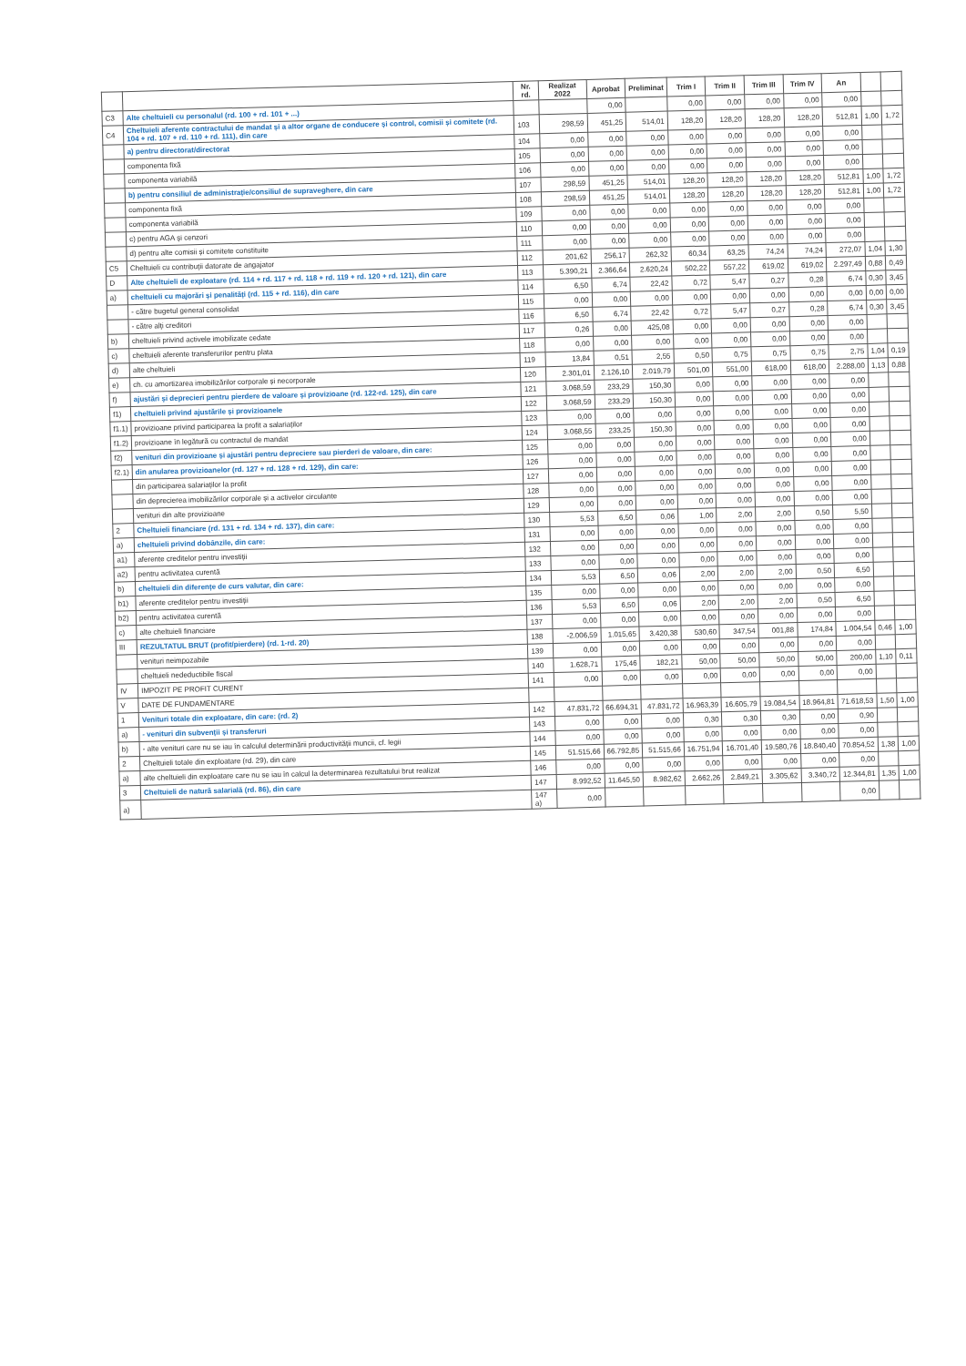| | | Nr. rd. | Realizat 2022 | Aprobat | Preliminat | Trim I | Trim II | Trim III | Trim IV | An | | |
| --- | --- | --- | --- | --- | --- | --- | --- | --- | --- | --- | --- | --- |
| C3 | Alte cheltuieli cu personalul (rd. 100 + rd. 101 + ...) | | | 0,00 | | 0,00 | 0,00 | 0,00 | 0,00 | 0,00 | | |
| C4 | Cheltuieli aferente contractului de mandat și a altor organe de conducere și control, comisii și comitete (rd. 104 + rd. 107 + rd. 110 + rd. 111), din care | 103 | 298,59 | 451,25 | 514,01 | 128,20 | 128,20 | 128,20 | 128,20 | 512,81 | 1,00 | 1,72 |
| | a) pentru directorat/directorat | 104 | 0,00 | 0,00 | 0,00 | 0,00 | 0,00 | 0,00 | 0,00 | 0,00 | | |
| | componenta fixă | 105 | 0,00 | 0,00 | 0,00 | 0,00 | 0,00 | 0,00 | 0,00 | 0,00 | | |
| | componenta variabilă | 106 | 0,00 | 0,00 | 0,00 | 0,00 | 0,00 | 0,00 | 0,00 | 0,00 | | |
| | b) pentru consiliul de administrație/consiliul de supraveghere, din care | 107 | 298,59 | 451,25 | 514,01 | 128,20 | 128,20 | 128,20 | 128,20 | 512,81 | 1,00 | 1,72 |
| | componenta fixă | 108 | 298,59 | 451,25 | 514,01 | 128,20 | 128,20 | 128,20 | 128,20 | 512,81 | 1,00 | 1,72 |
| | componenta variabilă | 109 | 0,00 | 0,00 | 0,00 | 0,00 | 0,00 | 0,00 | 0,00 | 0,00 | | |
| | c) pentru AGA și cenzori | 110 | 0,00 | 0,00 | 0,00 | 0,00 | 0,00 | 0,00 | 0,00 | 0,00 | | |
| | d) pentru alte comisii și comitete constituite | 111 | 0,00 | 0,00 | 0,00 | 0,00 | 0,00 | 0,00 | 0,00 | 0,00 | | |
| C5 | Cheltuieli cu contribuții datorate de angajator | 112 | 201,62 | 256,17 | 262,32 | 60,34 | 63,25 | 74,24 | 74,24 | 272,07 | 1,04 | 1,30 |
| D | Alte cheltuieli de exploatare (rd. 114 + rd. 117 + rd. 118 + rd. 119 + rd. 120 + rd. 121), din care | 113 | 5.390,21 | 2.366,64 | 2.620,24 | 502,22 | 557,22 | 619,02 | 619,02 | 2.297,49 | 0,88 | 0,49 |
| a) | cheltuieli cu majorări și penalități (rd. 115 + rd. 116), din care | 114 | 6,50 | 6,74 | 22,42 | 0,72 | 5,47 | 0,27 | 0,28 | 6,74 | 0,30 | 3,45 |
| | - către bugetul general consolidat | 115 | 0,00 | 0,00 | 0,00 | 0,00 | 0,00 | 0,00 | 0,00 | 0,00 | 0,00 | 0,00 |
| | - către alți creditori | 116 | 6,50 | 6,74 | 22,42 | 0,72 | 5,47 | 0,27 | 0,28 | 6,74 | 0,30 | 3,45 |
| b) | cheltuieli privind activele imobilizate cedate | 117 | 0,26 | 0,00 | 425,08 | 0,00 | 0,00 | 0,00 | 0,00 | 0,00 | | |
| c) | cheltuieli aferente transferurilor pentru plata | 118 | 0,00 | 0,00 | 0,00 | 0,00 | 0,00 | 0,00 | 0,00 | 0,00 | | |
| d) | alte cheltuieli | 119 | 13,84 | 0,51 | 2,55 | 0,50 | 0,75 | 0,75 | 0,75 | 2,75 | 1,04 | 0,19 |
| e) | ch. cu amortizarea imobilizărilor corporale și necorporale | 120 | 2.301,01 | 2.126,10 | 2.019,79 | 501,00 | 551,00 | 618,00 | 618,00 | 2.288,00 | 1,13 | 0,88 |
| f) | ajustări și deprecieri pentru pierdere de valoare și provizioane (rd. 122-rd. 125), din care | 121 | 3.068,59 | 233,29 | 150,30 | 0,00 | 0,00 | 0,00 | 0,00 | 0,00 | | |
| f1) | cheltuieli privind ajustările și provizioanele | 122 | 3.068,59 | 233,29 | 150,30 | 0,00 | 0,00 | 0,00 | 0,00 | 0,00 | | |
| f1.1) | provizioane privind participarea la profit a salariaților | 123 | 0,00 | 0,00 | 0,00 | 0,00 | 0,00 | 0,00 | 0,00 | 0,00 | | |
| f1.2) | provizioane în legătură cu contractul de mandat | 124 | 3.068,55 | 233,25 | 150,30 | 0,00 | 0,00 | 0,00 | 0,00 | 0,00 | | |
| f2) | venituri din provizioane și ajustări pentru depreciere sau pierderi de valoare, din care: | 125 | 0,00 | 0,00 | 0,00 | 0,00 | 0,00 | 0,00 | 0,00 | 0,00 | | |
| f2.1) | din anularea provizioanelor (rd. 127 + rd. 128 + rd. 129), din care: | 126 | 0,00 | 0,00 | 0,00 | 0,00 | 0,00 | 0,00 | 0,00 | 0,00 | | |
| | din participarea salariaților la profit | 127 | 0,00 | 0,00 | 0,00 | 0,00 | 0,00 | 0,00 | 0,00 | 0,00 | | |
| | din deprecierea imobilizărilor corporale și a activelor circulante | 128 | 0,00 | 0,00 | 0,00 | 0,00 | 0,00 | 0,00 | 0,00 | 0,00 | | |
| | venituri din alte provizioane | 129 | 0,00 | 0,00 | 0,00 | 0,00 | 0,00 | 0,00 | 0,00 | 0,00 | | |
| 2 | Cheltuieli financiare (rd. 131 + rd. 134 + rd. 137), din care: | 130 | 5,53 | 6,50 | 0,06 | 1,00 | 2,00 | 2,00 | 0,50 | 5,50 | | |
| a) | cheltuieli privind dobânzile, din care: | 131 | 0,00 | 0,00 | 0,00 | 0,00 | 0,00 | 0,00 | 0,00 | 0,00 | | |
| a1) | aferente creditelor pentru investiții | 132 | 0,00 | 0,00 | 0,00 | 0,00 | 0,00 | 0,00 | 0,00 | 0,00 | | |
| a2) | pentru activitatea curentă | 133 | 0,00 | 0,00 | 0,00 | 0,00 | 0,00 | 0,00 | 0,00 | 0,00 | | |
| b) | cheltuieli din diferențe de curs valutar, din care: | 134 | 5,53 | 6,50 | 0,06 | 2,00 | 2,00 | 2,00 | 0,50 | 6,50 | | |
| b1) | aferente creditelor pentru investiții | 135 | 0,00 | 0,00 | 0,00 | 0,00 | 0,00 | 0,00 | 0,00 | 0,00 | | |
| b2) | pentru activitatea curentă | 136 | 5,53 | 6,50 | 0,06 | 2,00 | 2,00 | 2,00 | 0,50 | 6,50 | | |
| c) | alte cheltuieli financiare | 137 | 0,00 | 0,00 | 0,00 | 0,00 | 0,00 | 0,00 | 0,00 | 0,00 | | |
| III | REZULTATUL BRUT (profit/pierdere) (rd. 1-rd. 20) | 138 | -2.006,59 | 1.015,65 | 3.420,38 | 530,60 | 347,54 | 001,88 | 174,84 | 1.004,54 | 0,46 | 1,00 |
| | venituri neimpozabile | 139 | 0,00 | 0,00 | 0,00 | 0,00 | 0,00 | 0,00 | 0,00 | 0,00 | | |
| | cheltuieli nedeductibile fiscal | 140 | 1.628,71 | 175,46 | 182,21 | 50,00 | 50,00 | 50,00 | 50,00 | 200,00 | 1,10 | 0,11 |
| IV | IMPOZIT PE PROFIT CURENT | 141 | 0,00 | 0,00 | 0,00 | 0,00 | 0,00 | 0,00 | 0,00 | 0,00 | | |
| V | DATE DE FUNDAMENTARE | | | | | | | | | | | |
| 1 | Venituri totale din exploatare, din care: (rd. 2) | 142 | 47.831,72 | 66.694,31 | 47.831,72 | 16.963,39 | 16.605,79 | 19.084,54 | 18.964,81 | 71.618,53 | 1,50 | 1,00 |
| a) | - venituri din subvenții și transferuri | 143 | 0,00 | 0,00 | 0,00 | 0,30 | 0,30 | 0,30 | 0,00 | 0,90 | | |
| b) | - alte venituri care nu se iau în calculul determinării productivității muncii, cf. legii | 144 | 0,00 | 0,00 | 0,00 | 0,00 | 0,00 | 0,00 | 0,00 | 0,00 | | |
| 2 | Cheltuieli totale din exploatare (rd. 29), din care | 145 | 51.515,66 | 66.792,85 | 51.515,66 | 16.751,94 | 16.701,40 | 19.580,76 | 18.840,40 | 70.854,52 | 1,38 | 1,00 |
| a) | alte cheltuieli din exploatare care nu se iau în calcul la determinarea rezultatului brut realizat | 146 | 0,00 | 0,00 | 0,00 | 0,00 | 0,00 | 0,00 | 0,00 | 0,00 | | |
| 3 | Cheltuieli de natură salarială (rd. 86), din care | 147 | 8.992,52 | 11.645,50 | 8.982,62 | 2.662,26 | 2.849,21 | 3.305,62 | 3.340,72 | 12.344,81 | 1,35 | 1,00 |
| a) | | 147 a) | 0,00 | | | | | | | 0,00 | | |